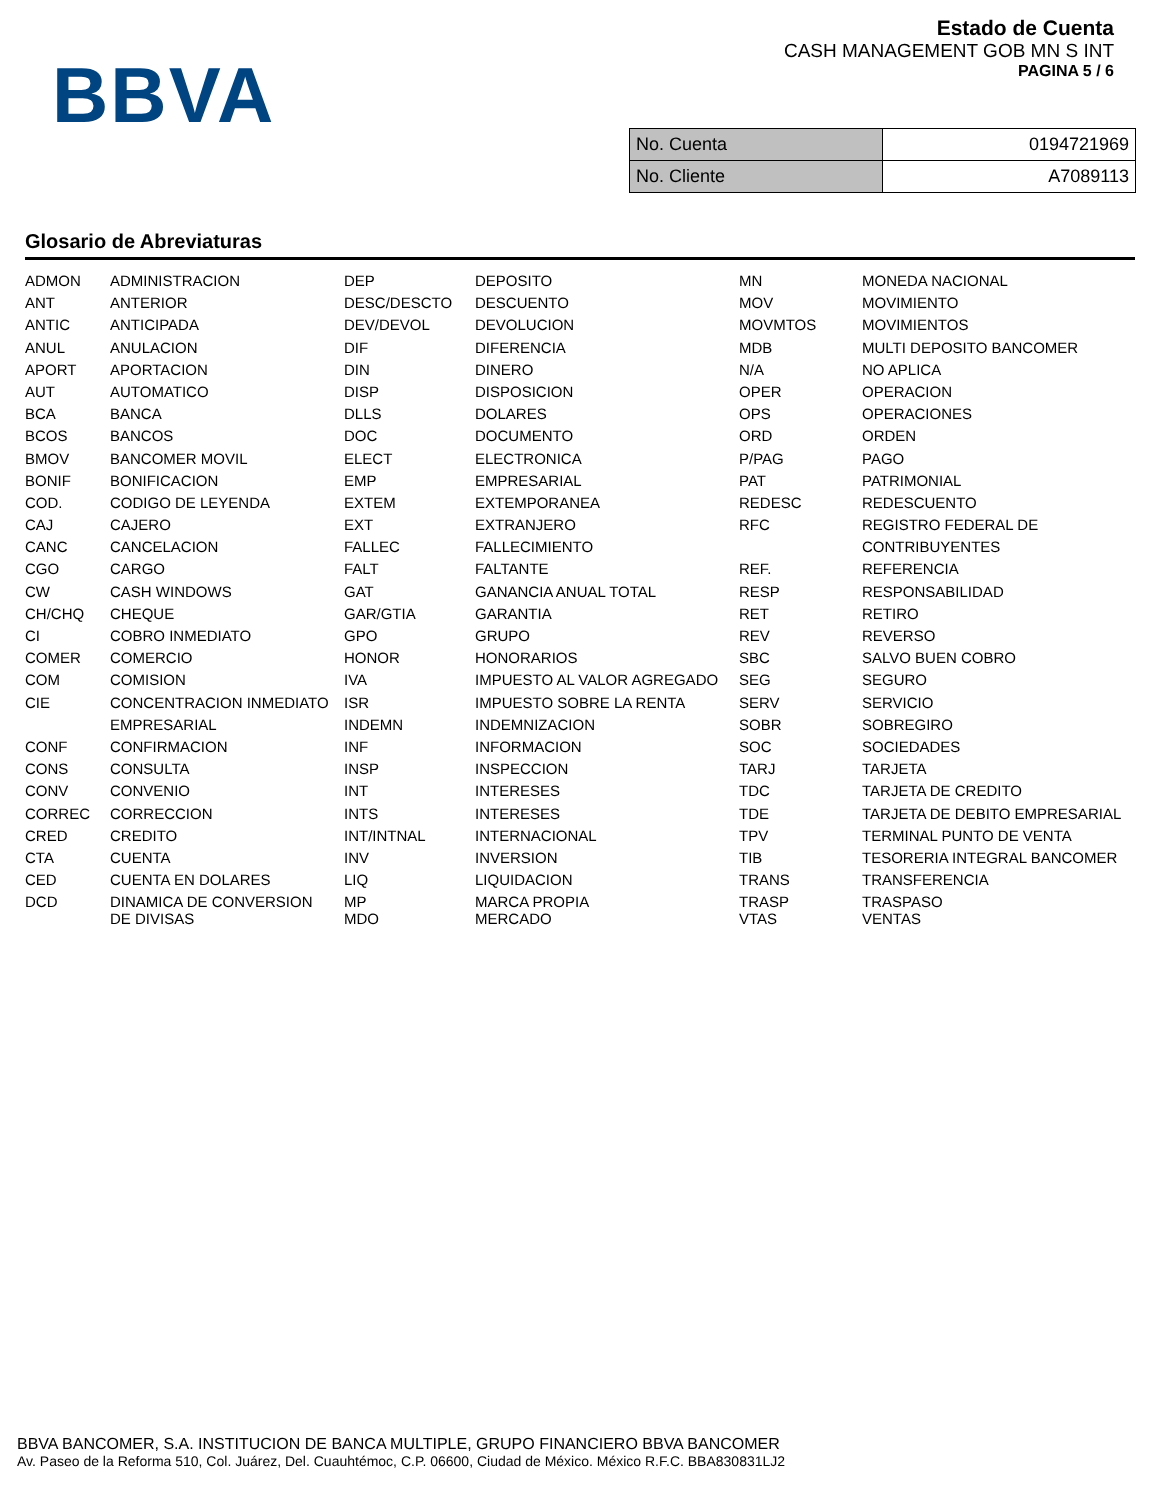BBVA
Estado de Cuenta
CASH MANAGEMENT GOB MN S INT
PAGINA 5 / 6
| No. Cuenta | 0194721969 |
| No. Cliente | A7089113 |
Glosario de Abreviaturas
| ADMON | ADMINISTRACION | DEP | DEPOSITO | MN | MONEDA NACIONAL |
| ANT | ANTERIOR | DESC/DESCTO | DESCUENTO | MOV | MOVIMIENTO |
| ANTIC | ANTICIPADA | DEV/DEVOL | DEVOLUCION | MOVMTOS | MOVIMIENTOS |
| ANUL | ANULACION | DIF | DIFERENCIA | MDB | MULTI DEPOSITO BANCOMER |
| APORT | APORTACION | DIN | DINERO | N/A | NO APLICA |
| AUT | AUTOMATICO | DISP | DISPOSICION | OPER | OPERACION |
| BCA | BANCA | DLLS | DOLARES | OPS | OPERACIONES |
| BCOS | BANCOS | DOC | DOCUMENTO | ORD | ORDEN |
| BMOV | BANCOMER MOVIL | ELECT | ELECTRONICA | P/PAG | PAGO |
| BONIF | BONIFICACION | EMP | EMPRESARIAL | PAT | PATRIMONIAL |
| COD. | CODIGO DE LEYENDA | EXTEM | EXTEMPORANEA | REDESC | REDESCUENTO |
| CAJ | CAJERO | EXT | EXTRANJERO | RFC | REGISTRO FEDERAL DE |
| CANC | CANCELACION | FALLEC | FALLECIMIENTO | | CONTRIBUYENTES |
| CGO | CARGO | FALT | FALTANTE | REF. | REFERENCIA |
| CW | CASH WINDOWS | GAT | GANANCIA ANUAL TOTAL | RESP | RESPONSABILIDAD |
| CH/CHQ | CHEQUE | GAR/GTIA | GARANTIA | RET | RETIRO |
| CI | COBRO INMEDIATO | GPO | GRUPO | REV | REVERSO |
| COMER | COMERCIO | HONOR | HONORARIOS | SBC | SALVO BUEN COBRO |
| COM | COMISION | IVA | IMPUESTO AL VALOR AGREGADO | SEG | SEGURO |
| CIE | CONCENTRACION INMEDIATO | ISR | IMPUESTO SOBRE LA RENTA | SERV | SERVICIO |
| | EMPRESARIAL | INDEMN | INDEMNIZACION | SOBR | SOBREGIRO |
| CONF | CONFIRMACION | INF | INFORMACION | SOC | SOCIEDADES |
| CONS | CONSULTA | INSP | INSPECCION | TARJ | TARJETA |
| CONV | CONVENIO | INT | INTERESES | TDC | TARJETA DE CREDITO |
| CORREC | CORRECCION | INTS | INTERESES | TDE | TARJETA DE DEBITO EMPRESARIAL |
| CRED | CREDITO | INT/INTNAL | INTERNACIONAL | TPV | TERMINAL PUNTO DE VENTA |
| CTA | CUENTA | INV | INVERSION | TIB | TESORERIA INTEGRAL BANCOMER |
| CED | CUENTA EN DOLARES | LIQ | LIQUIDACION | TRANS | TRANSFERENCIA |
| DCD | DINAMICA DE CONVERSION DE DIVISAS | MP MDO | MARCA PROPIA MERCADO | TRASP VTAS | TRASPASO VENTAS |
BBVA BANCOMER, S.A. INSTITUCION DE BANCA MULTIPLE, GRUPO FINANCIERO BBVA BANCOMER
Av. Paseo de la Reforma 510, Col. Juárez, Del. Cuauhtémoc, C.P. 06600, Ciudad de México. México R.F.C. BBA830831LJ2